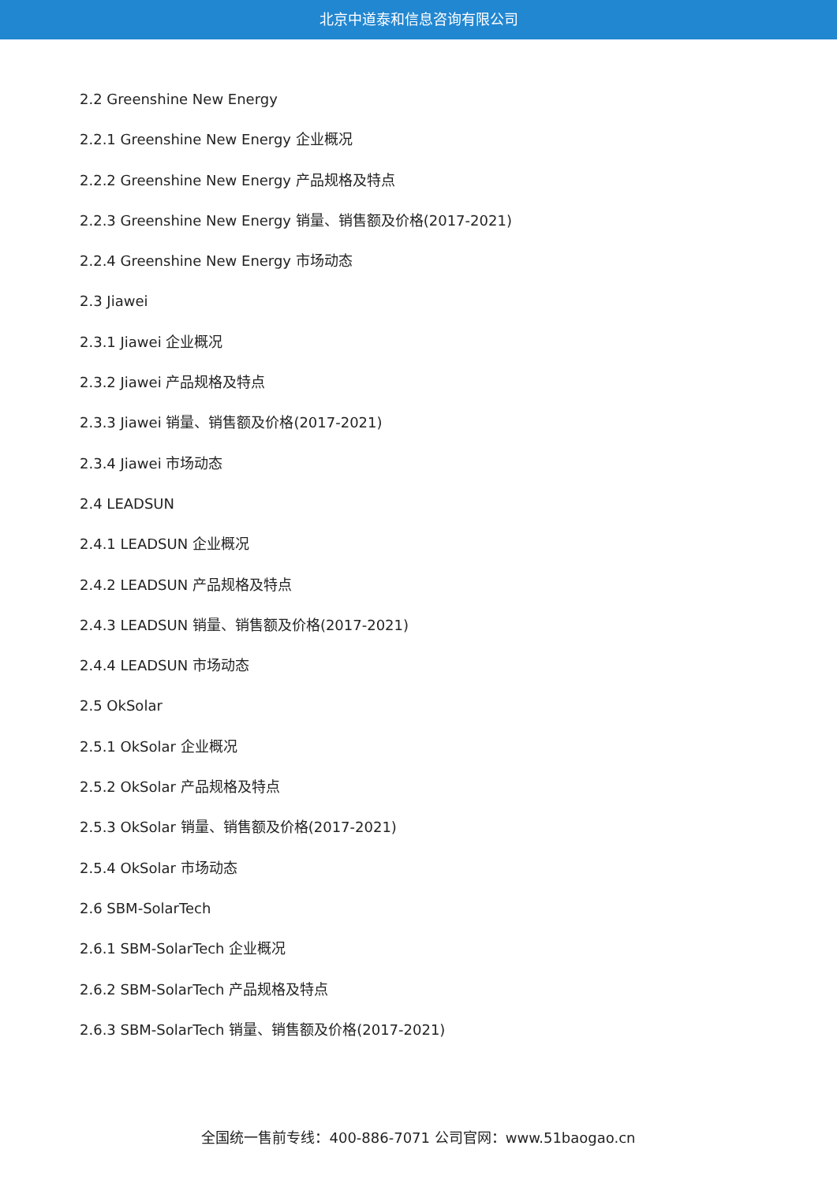北京中道泰和信息咨询有限公司
2.2 Greenshine New Energy
2.2.1 Greenshine New Energy 企业概况
2.2.2 Greenshine New Energy 产品规格及特点
2.2.3 Greenshine New Energy 销量、销售额及价格(2017-2021)
2.2.4 Greenshine New Energy 市场动态
2.3 Jiawei
2.3.1 Jiawei 企业概况
2.3.2 Jiawei 产品规格及特点
2.3.3 Jiawei 销量、销售额及价格(2017-2021)
2.3.4 Jiawei 市场动态
2.4 LEADSUN
2.4.1 LEADSUN 企业概况
2.4.2 LEADSUN 产品规格及特点
2.4.3 LEADSUN 销量、销售额及价格(2017-2021)
2.4.4 LEADSUN 市场动态
2.5 OkSolar
2.5.1 OkSolar 企业概况
2.5.2 OkSolar 产品规格及特点
2.5.3 OkSolar 销量、销售额及价格(2017-2021)
2.5.4 OkSolar 市场动态
2.6 SBM-SolarTech
2.6.1 SBM-SolarTech 企业概况
2.6.2 SBM-SolarTech 产品规格及特点
2.6.3 SBM-SolarTech 销量、销售额及价格(2017-2021)
全国统一售前专线：400-886-7071 公司官网：www.51baogao.cn